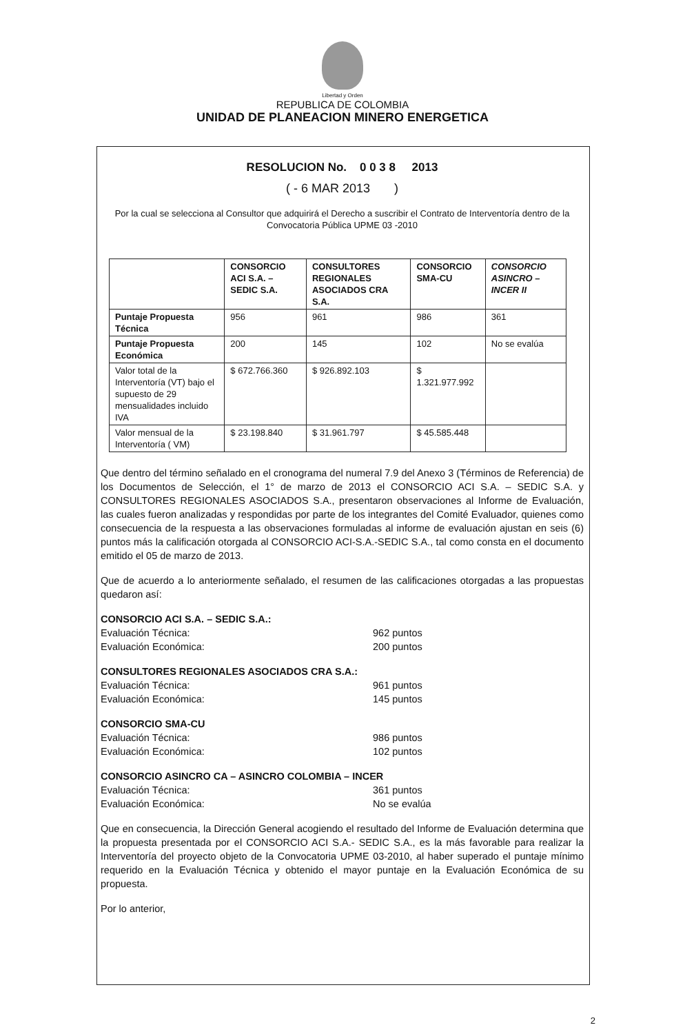Libertad y Orden
REPUBLICA DE COLOMBIA
UNIDAD DE PLANEACION MINERO ENERGETICA
RESOLUCION No. 0 0 3 8 2013
( - 6 MAR 2013 )
Por la cual se selecciona al Consultor que adquirirá el Derecho a suscribir el Contrato de Interventoría dentro de la Convocatoria Pública UPME 03 -2010
| | CONSORCIO ACI S.A. – SEDIC S.A. | CONSULTORES REGIONALES ASOCIADOS CRA S.A. | CONSORCIO SMA-CU | CONSORCIO ASINCRO – INCER II |
| --- | --- | --- | --- | --- |
| Puntaje Propuesta Técnica | 956 | 961 | 986 | 361 |
| Puntaje Propuesta Económica | 200 | 145 | 102 | No se evalúa |
| Valor total de la Interventoría (VT) bajo el supuesto de 29 mensualidades incluido IVA | $ 672.766.360 | $ 926.892.103 | $ 1.321.977.992 | |
| Valor mensual de la Interventoría ( VM) | $ 23.198.840 | $ 31.961.797 | $ 45.585.448 | |
Que dentro del término señalado en el cronograma del numeral 7.9 del Anexo 3 (Términos de Referencia) de los Documentos de Selección, el 1° de marzo de 2013 el CONSORCIO ACI S.A. – SEDIC S.A. y CONSULTORES REGIONALES ASOCIADOS S.A., presentaron observaciones al Informe de Evaluación, las cuales fueron analizadas y respondidas por parte de los integrantes del Comité Evaluador, quienes como consecuencia de la respuesta a las observaciones formuladas al informe de evaluación ajustan en seis (6) puntos más la calificación otorgada al CONSORCIO ACI-S.A.-SEDIC S.A., tal como consta en el documento emitido el 05 de marzo de 2013.
Que de acuerdo a lo anteriormente señalado, el resumen de las calificaciones otorgadas a las propuestas quedaron así:
CONSORCIO ACI S.A. – SEDIC S.A.:
Evaluación Técnica: 962 puntos Evaluación Económica: 200 puntos
CONSULTORES REGIONALES ASOCIADOS CRA S.A.:
Evaluación Técnica: 961 puntos Evaluación Económica: 145 puntos
CONSORCIO SMA-CU
Evaluación Técnica: 986 puntos Evaluación Económica: 102 puntos
CONSORCIO ASINCRO CA – ASINCRO COLOMBIA – INCER
Evaluación Técnica: 361 puntos Evaluación Económica: No se evalúa
Que en consecuencia, la Dirección General acogiendo el resultado del Informe de Evaluación determina que la propuesta presentada por el CONSORCIO ACI S.A.- SEDIC S.A., es la más favorable para realizar la Interventoría del proyecto objeto de la Convocatoria UPME 03-2010, al haber superado el puntaje mínimo requerido en la Evaluación Técnica y obtenido el mayor puntaje en la Evaluación Económica de su propuesta.
Por lo anterior,
2